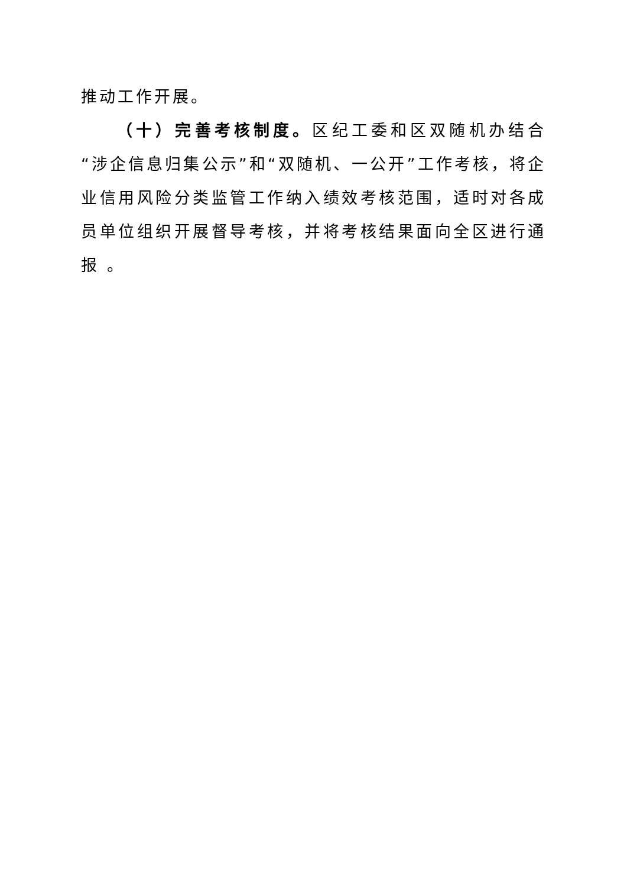推动工作开展。
（十）完善考核制度。区纪工委和区双随机办结合“涉企信息归集公示”和“双随机、一公开”工作考核，将企业信用风险分类监管工作纳入绩效考核范围，适时对各成员单位组织开展督导考核，并将考核结果面向全区进行通报 。